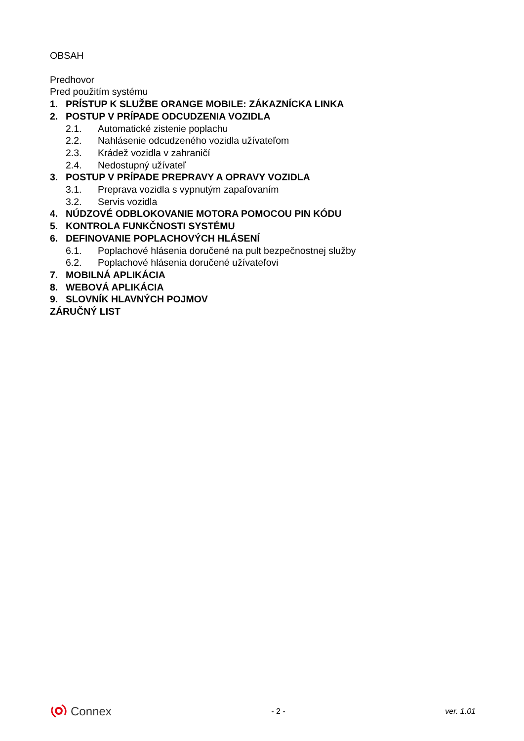OBSAH
Predhovor
Pred použitím systému
1. PRÍSTUP K SLUŽBE ORANGE MOBILE: ZÁKAZNÍCKA LINKA
2. POSTUP V PRÍPADE ODCUDZENIA VOZIDLA
2.1. Automatické zistenie poplachu
2.2. Nahlásenie odcudzeného vozidla užívateľom
2.3. Krádež vozidla v zahraničí
2.4. Nedostupný užívateľ
3. POSTUP V PRÍPADE PREPRAVY A OPRAVY VOZIDLA
3.1. Preprava vozidla s vypnutým zapaľovaním
3.2. Servis vozidla
4. NÚDZOVÉ ODBLOKOVANIE MOTORA POMOCOU PIN KÓDU
5. KONTROLA FUNKČNOSTI SYSTÉMU
6. DEFINOVANIE POPLACHOVÝCH HLÁSENÍ
6.1. Poplachové hlásenia doručené na pult bezpečnostnej služby
6.2. Poplachové hlásenia doručené užívateľovi
7. MOBILNÁ APLIKÁCIA
8. WEBOVÁ APLIKÁCIA
9. SLOVNÍK HLAVNÝCH POJMOV
ZÁRUČNÝ LIST
Connex
- 2 - ver. 1.01